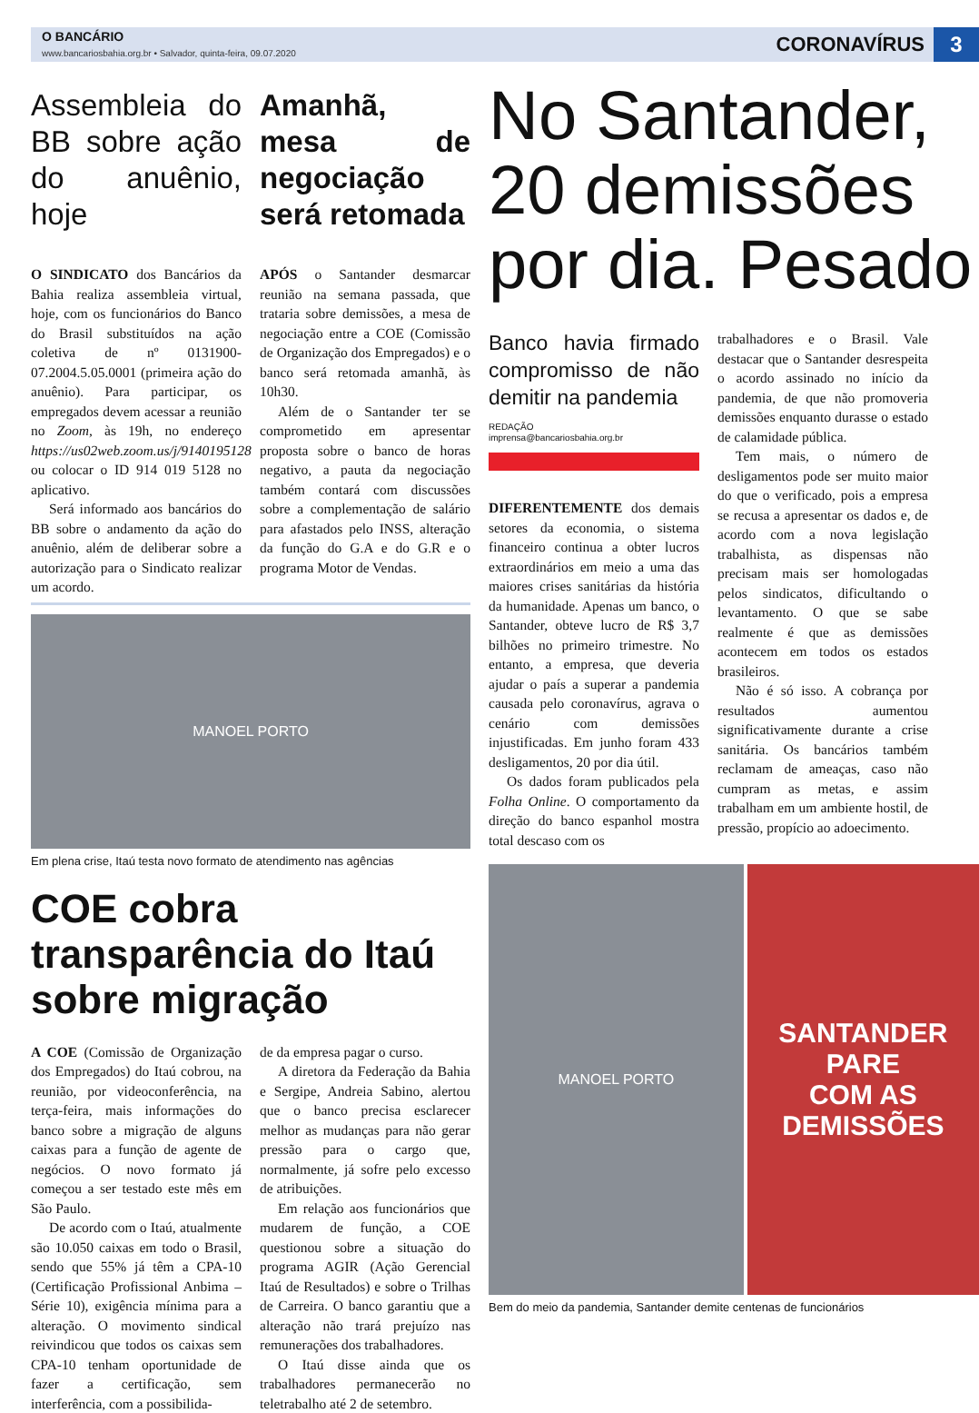O BANCÁRIO
www.bancariosbahia.org.br • Salvador, quinta-feira, 09.07.2020
CORONAVÍRUS
3
Assembleia do BB sobre ação do anuênio, hoje
O SINDICATO dos Bancários da Bahia realiza assembleia virtual, hoje, com os funcionários do Banco do Brasil substituídos na ação coletiva de nº 0131900-07.2004.5.05.0001 (primeira ação do anuênio). Para participar, os empregados devem acessar a reunião no Zoom, às 19h, no endereço https://us02web.zoom.us/j/9140195128 ou colocar o ID 914 019 5128 no aplicativo.
Será informado aos bancários do BB sobre o andamento da ação do anuênio, além de deliberar sobre a autorização para o Sindicato realizar um acordo.
Amanhã, mesa de negociação será retomada
APÓS o Santander desmarcar reunião na semana passada, que trataria sobre demissões, a mesa de negociação entre a COE (Comissão de Organização dos Empregados) e o banco será retomada amanhã, às 10h30.
Além de o Santander ter se comprometido em apresentar proposta sobre o banco de horas negativo, a pauta da negociação também contará com discussões sobre a complementação de salário para afastados pelo INSS, alteração da função do G.A e do G.R e o programa Motor de Vendas.
MANOEL PORTO
Em plena crise, Itaú testa novo formato de atendimento nas agências
COE cobra transparência do Itaú sobre migração
A COE (Comissão de Organização dos Empregados) do Itaú cobrou, na reunião, por videoconferência, na terça-feira, mais informações do banco sobre a migração de alguns caixas para a função de agente de negócios. O novo formato já começou a ser testado este mês em São Paulo.
De acordo com o Itaú, atualmente são 10.050 caixas em todo o Brasil, sendo que 55% já têm a CPA-10 (Certificação Profissional Anbima – Série 10), exigência mínima para a alteração. O movimento sindical reivindicou que todos os caixas sem CPA-10 tenham oportunidade de fazer a certificação, sem interferência, com a possibilida-
de da empresa pagar o curso.
A diretora da Federação da Bahia e Sergipe, Andreia Sabino, alertou que o banco precisa esclarecer melhor as mudanças para não gerar pressão para o cargo que, normalmente, já sofre pelo excesso de atribuições.
Em relação aos funcionários que mudarem de função, a COE questionou sobre a situação do programa AGIR (Ação Gerencial Itaú de Resultados) e sobre o Trilhas de Carreira. O banco garantiu que a alteração não trará prejuízo nas remunerações dos trabalhadores.
O Itaú disse ainda que os trabalhadores permanecerão no teletrabalho até 2 de setembro.
No Santander, 20 demissões por dia. Pesado
Banco havia firmado compromisso de não demitir na pandemia
REDAÇÃO
imprensa@bancariosbahia.org.br
DIFERENTEMENTE dos demais setores da economia, o sistema financeiro continua a obter lucros extraordinários em meio a uma das maiores crises sanitárias da história da humanidade. Apenas um banco, o Santander, obteve lucro de R$ 3,7 bilhões no primeiro trimestre. No entanto, a empresa, que deveria ajudar o país a superar a pandemia causada pelo coronavírus, agrava o cenário com demissões injustificadas. Em junho foram 433 desligamentos, 20 por dia útil.
Os dados foram publicados pela Folha Online. O comportamento da direção do banco espanhol mostra total descaso com os
trabalhadores e o Brasil. Vale destacar que o Santander desrespeita o acordo assinado no início da pandemia, de que não promoveria demissões enquanto durasse o estado de calamidade pública.
Tem mais, o número de desligamentos pode ser muito maior do que o verificado, pois a empresa se recusa a apresentar os dados e, de acordo com a nova legislação trabalhista, as dispensas não precisam mais ser homologadas pelos sindicatos, dificultando o levantamento. O que se sabe realmente é que as demissões acontecem em todos os estados brasileiros.
Não é só isso. A cobrança por resultados aumentou significativamente durante a crise sanitária. Os bancários também reclamam de ameaças, caso não cumpram as metas, e assim trabalham em um ambiente hostil, de pressão, propício ao adoecimento.
MANOEL PORTO
SANTANDER
PARE
COM AS
DEMISSÕES
Bem do meio da pandemia, Santander demite centenas de funcionários